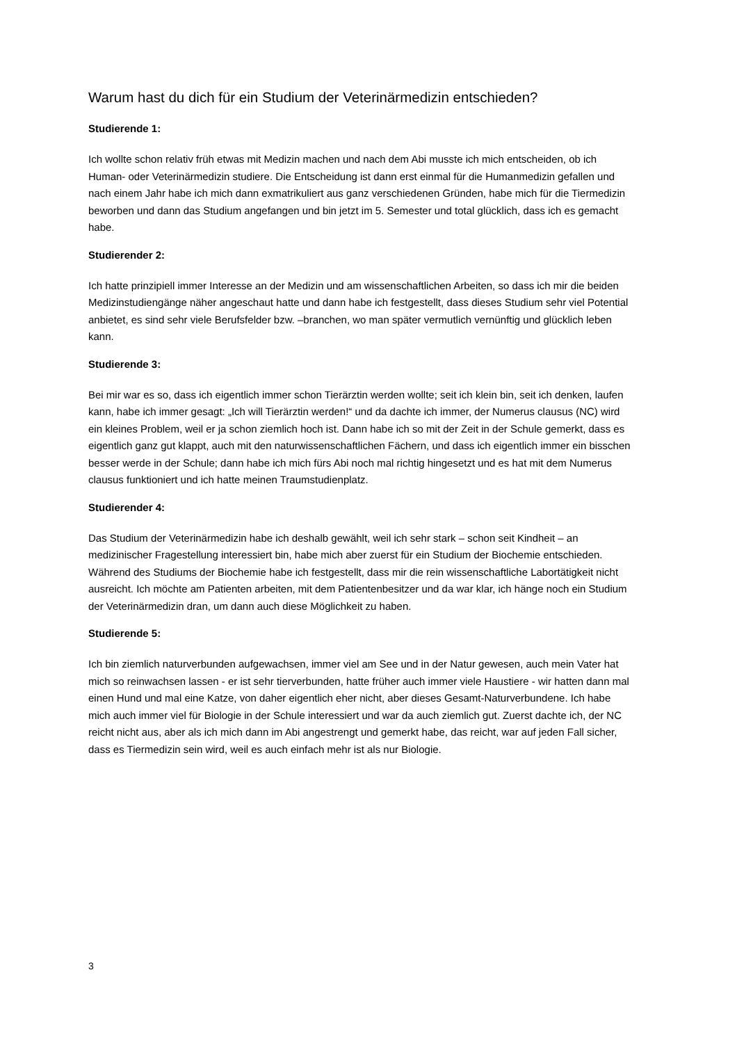Warum hast du dich für ein Studium der Veterinärmedizin entschieden?
Studierende 1:
Ich wollte schon relativ früh etwas mit Medizin machen und nach dem Abi musste ich mich entscheiden, ob ich Human- oder Veterinärmedizin studiere. Die Entscheidung ist dann erst einmal für die Humanmedizin gefallen und nach einem Jahr habe ich mich dann exmatrikuliert aus ganz verschiedenen Gründen, habe mich für die Tiermedizin beworben und dann das Studium angefangen und bin jetzt im 5. Semester und total glücklich, dass ich es gemacht habe.
Studierender 2:
Ich hatte prinzipiell immer Interesse an der Medizin und am wissenschaftlichen Arbeiten, so dass ich mir die beiden Medizinstudiengänge näher angeschaut hatte und dann habe ich festgestellt, dass dieses Studium sehr viel Potential anbietet, es sind sehr viele Berufsfelder bzw. –branchen, wo man später vermutlich vernünftig und glücklich leben kann.
Studierende 3:
Bei mir war es so, dass ich eigentlich immer schon Tierärztin werden wollte; seit ich klein bin, seit ich denken, laufen kann, habe ich immer gesagt: „Ich will Tierärztin werden!“ und da dachte ich immer, der Numerus clausus (NC) wird ein kleines Problem, weil er ja schon ziemlich hoch ist. Dann habe ich so mit der Zeit in der Schule gemerkt, dass es eigentlich ganz gut klappt, auch mit den naturwissenschaftlichen Fächern, und dass ich eigentlich immer ein bisschen besser werde in der Schule; dann habe ich mich fürs Abi noch mal richtig hingesetzt und es hat mit dem Numerus clausus funktioniert und ich hatte meinen Traumstudienplatz.
Studierender 4:
Das Studium der Veterinärmedizin habe ich deshalb gewählt, weil ich sehr stark – schon seit Kindheit – an medizinischer Fragestellung interessiert bin, habe mich aber zuerst für ein Studium der Biochemie entschieden. Während des Studiums der Biochemie habe ich festgestellt, dass mir die rein wissenschaftliche Labortätigkeit nicht ausreicht. Ich möchte am Patienten arbeiten, mit dem Patientenbesitzer und da war klar, ich hänge noch ein Studium der Veterinärmedizin dran, um dann auch diese Möglichkeit zu haben.
Studierende 5:
Ich bin ziemlich naturverbunden aufgewachsen, immer viel am See und in der Natur gewesen, auch mein Vater hat mich so reinwachsen lassen - er ist sehr tierverbunden, hatte früher auch immer viele Haustiere - wir hatten dann mal einen Hund und mal eine Katze, von daher eigentlich eher nicht, aber dieses Gesamt-Naturverbundene. Ich habe mich auch immer viel für Biologie in der Schule interessiert und war da auch ziemlich gut. Zuerst dachte ich, der NC reicht nicht aus, aber als ich mich dann im Abi angestrengt und gemerkt habe, das reicht, war auf jeden Fall sicher, dass es Tiermedizin sein wird, weil es auch einfach mehr ist als nur Biologie.
3